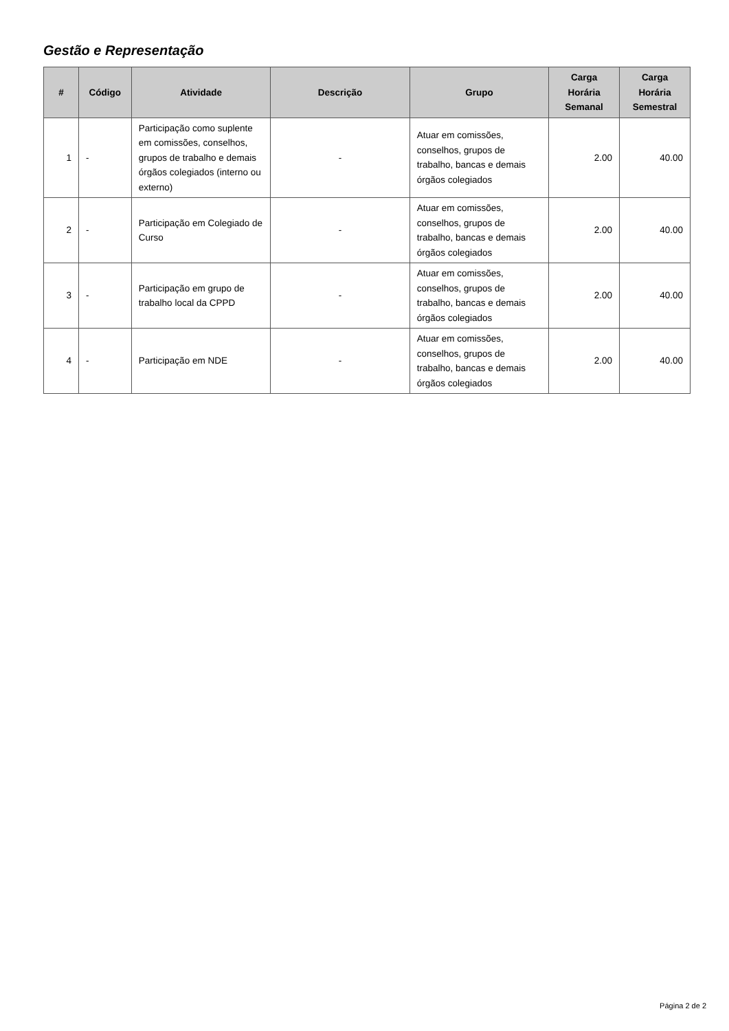Gestão e Representação
| # | Código | Atividade | Descrição | Grupo | Carga Horária Semanal | Carga Horária Semestral |
| --- | --- | --- | --- | --- | --- | --- |
| 1 | - | Participação como suplente em comissões, conselhos, grupos de trabalho e demais órgãos colegiados (interno ou externo) | - | Atuar em comissões, conselhos, grupos de trabalho, bancas e demais órgãos colegiados | 2.00 | 40.00 |
| 2 | - | Participação em Colegiado de Curso | - | Atuar em comissões, conselhos, grupos de trabalho, bancas e demais órgãos colegiados | 2.00 | 40.00 |
| 3 | - | Participação em grupo de trabalho local da CPPD | - | Atuar em comissões, conselhos, grupos de trabalho, bancas e demais órgãos colegiados | 2.00 | 40.00 |
| 4 | - | Participação em NDE | - | Atuar em comissões, conselhos, grupos de trabalho, bancas e demais órgãos colegiados | 2.00 | 40.00 |
Página 2 de 2